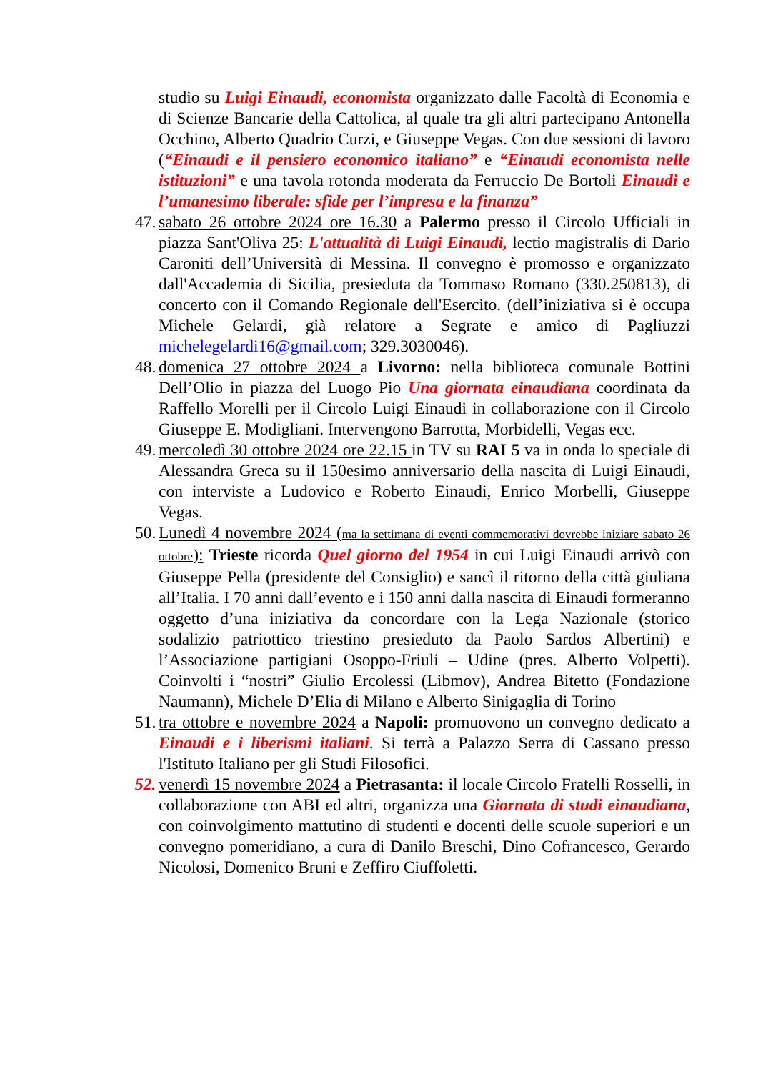studio su Luigi Einaudi, economista organizzato dalle Facoltà di Economia e di Scienze Bancarie della Cattolica, al quale tra gli altri partecipano Antonella Occhino, Alberto Quadrio Curzi, e Giuseppe Vegas. Con due sessioni di lavoro (“Einaudi e il pensiero economico italiano” e “Einaudi economista nelle istituzioni” e una tavola rotonda moderata da Ferruccio De Bortoli Einaudi e l’umanesimo liberale: sfide per l’impresa e la finanza”
47. sabato 26 ottobre 2024 ore 16.30 a Palermo presso il Circolo Ufficiali in piazza Sant'Oliva 25: L'attualità di Luigi Einaudi, lectio magistralis di Dario Caroniti dell’Università di Messina. Il convegno è promosso e organizzato dall'Accademia di Sicilia, presieduta da Tommaso Romano (330.250813), di concerto con il Comando Regionale dell'Esercito. (dell’iniziativa si è occupa Michele Gelardi, già relatore a Segrate e amico di Pagliuzzi michelegelardi16@gmail.com; 329.3030046).
48. domenica 27 ottobre 2024 a Livorno: nella biblioteca comunale Bottini Dell’Olio in piazza del Luogo Pio Una giornata einaudiana coordinata da Raffello Morelli per il Circolo Luigi Einaudi in collaborazione con il Circolo Giuseppe E. Modigliani. Intervengono Barrotta, Morbidelli, Vegas ecc.
49. mercoledì 30 ottobre 2024 ore 22.15 in TV su RAI 5 va in onda lo speciale di Alessandra Greca su il 150esimo anniversario della nascita di Luigi Einaudi, con interviste a Ludovico e Roberto Einaudi, Enrico Morbelli, Giuseppe Vegas.
50. Lunedì 4 novembre 2024 (ma la settimana di eventi commemorativi dovrebbe iniziare sabato 26 ottobre): Trieste ricorda Quel giorno del 1954 in cui Luigi Einaudi arrivò con Giuseppe Pella (presidente del Consiglio) e sancì il ritorno della città giuliana all’Italia. I 70 anni dall’evento e i 150 anni dalla nascita di Einaudi formeranno oggetto d’una iniziativa da concordare con la Lega Nazionale (storico sodalizio patriottico triestino presieduto da Paolo Sardos Albertini) e l’Associazione partigiani Osoppo-Friuli – Udine (pres. Alberto Volpetti). Coinvolti i “nostri” Giulio Ercolessi (Libmov), Andrea Bitetto (Fondazione Naumann), Michele D’Elia di Milano e Alberto Sinigaglia di Torino
51. tra ottobre e novembre 2024 a Napoli: promuovono un convegno dedicato a Einaudi e i liberismi italiani. Si terrà a Palazzo Serra di Cassano presso l'Istituto Italiano per gli Studi Filosofici.
52. venerdì 15 novembre 2024 a Pietrasanta: il locale Circolo Fratelli Rosselli, in collaborazione con ABI ed altri, organizza una Giornata di studi einaudiana, con coinvolgimento mattutino di studenti e docenti delle scuole superiori e un convegno pomeridiano, a cura di Danilo Breschi, Dino Cofrancesco, Gerardo Nicolosi, Domenico Bruni e Zeffiro Ciuffoletti.